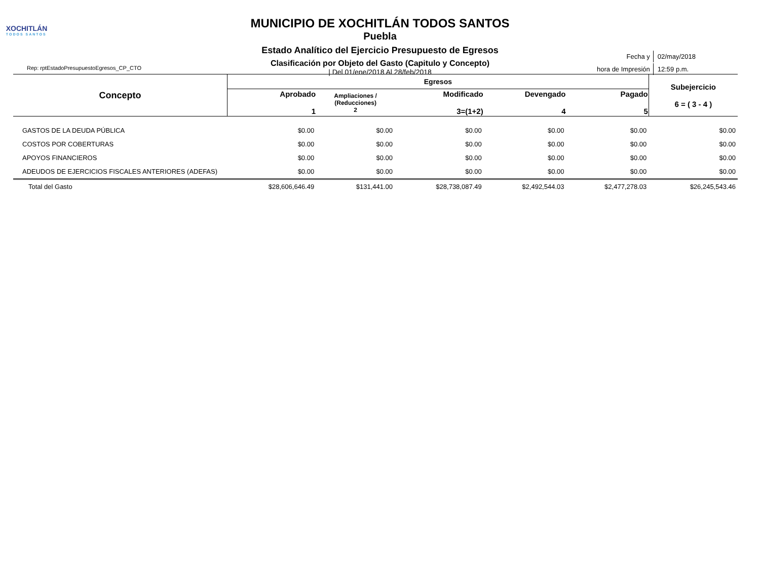XOCHITLÁN
TODOS SANTOS
MUNICIPIO DE XOCHITLÁN TODOS SANTOS
Puebla
Estado Analítico del Ejercicio Presupuesto de Egresos
Clasificación por Objeto del Gasto (Capitulo y Concepto)
| Del 01/ene/2018 Al 28/feb/2018
Rep: rptEstadoPresupuestoEgresos_CP_CTO
| Fecha y | 02/may/2018 |
| hora de Impresión | 12:59 p.m. |
| Concepto | Egresos | | | | | Subejercicio 6 = ( 3 - 4 ) |
| --- | --- | --- | --- | --- | --- | --- |
| | Aprobado 1 | Ampliaciones / (Reducciones) 2 | Modificado 3=(1+2) | Devengado 4 | Pagado 5 | |
| GASTOS DE LA DEUDA PÚBLICA | $0.00 | $0.00 | $0.00 | $0.00 | $0.00 | $0.00 |
| COSTOS POR COBERTURAS | $0.00 | $0.00 | $0.00 | $0.00 | $0.00 | $0.00 |
| APOYOS FINANCIEROS | $0.00 | $0.00 | $0.00 | $0.00 | $0.00 | $0.00 |
| ADEUDOS DE EJERCICIOS FISCALES ANTERIORES (ADEFAS) | $0.00 | $0.00 | $0.00 | $0.00 | $0.00 | $0.00 |
| Total del Gasto | $28,606,646.49 | $131,441.00 | $28,738,087.49 | $2,492,544.03 | $2,477,278.03 | $26,245,543.46 |